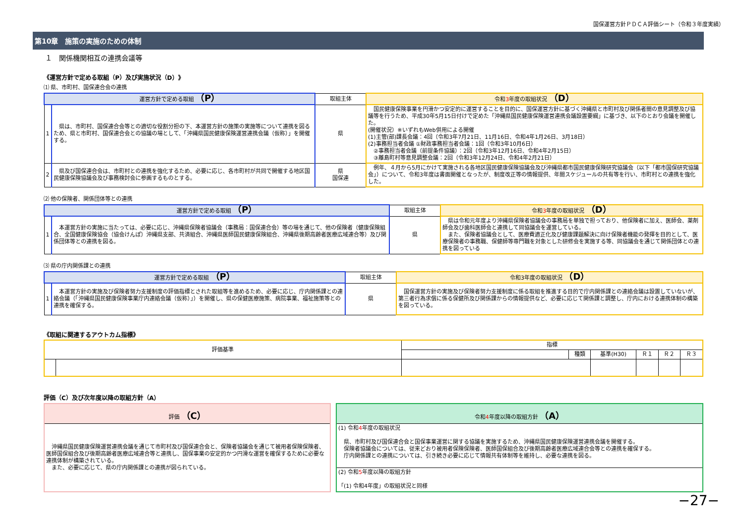国保運営方針ＰＤＣＡ評価シート（令和３年度実績）
第10章　施策の実施のための体制
１　関係機関相互の連携会議等
《運営方針で定める取組（P）及び実施状況（D）》
⑴ 県、市町村、国保連合会の連携
| 運営方針で定める取組 （P） | | 取組主体 | 令和 3 年度の取組状況 （D） |
| --- | --- | --- | --- |
| 1 | 県は、市町村、国保連合会等との適切な役割分担の下、本運営方針の施策の実施等について連携を図るため、県と市町村、国保連合会との協議の場として、「沖縄県国民健康保険運営連携会議（仮称）」を開催する。 | 県 | 国民健康保険事業を円滑かつ安定的に運営することを目的に、国保運営方針に基づく沖縄県と市町村及び関係者間の意見調整及び協議等を行うため、平成30年5月15日付けで定めた「沖縄県国民健康保険運営連携会議設置要綱」に基づき、以下のとおり会議を開催した。 (開催状況）※いずれもWeb併用による開催 (1)主管(部)課長会議：4回（令和3年7月21日、11月16日、令和4年1月26日、3月18日） (2)事務担当者会議 ①財政事務担当者会議：1回（令和3年10月6日） ②事務担当者会議（前提条件協議）：2回（令和3年12月16日、令和4年2月15日） ③離島町村等意見調整会議：2回（令和3年12月24日、令和4年2月21日） |
| 2 | 県及び国保連合会は、市町村との連携を強化するため、必要に応じ、各市町村が共同で開催する地区国民健康保険協議会及び事務検討会に参画するものとする。 | 県 国保連 | 例年、４月から5月にかけて実施される各地区国民健康保険協議会及び沖縄県都市国民健康保険研究協議会（以下「都市国保研究協議会」）について、令和3年度は書面開催となったが、制度改正等の情報提供、年間スケジュールの共有等を行い、市町村との連携を強化した。 |
⑵ 他の保険者、関係団体等との連携
| 運営方針で定める取組 （P） | | 取組主体 | 令和 3 年度の取組状況 （D） |
| --- | --- | --- | --- |
| 1 | 本運営方針の実施に当たっては、必要に応じ、沖縄県保険者協議会（事務局：国保連合会）等の場を通じて、他の保険者（健康保険組合、全国健康保険協会（協会けんぽ）沖縄県支部、共済組合、沖縄県医師国民健康保険組合、沖縄県後期高齢者医療広域連合等）及び関係団体等との連携を図る。 | 県 | 県は令和元年度より沖縄県保険者協議会の事務局を単独で担っており、他保険者に加え、医師会、薬剤師会及び歯科医師会と連携して同協議会を運営している。 また、保険者協議会として、医療費適正化及び健康課題解決に向け保険者機能の発揮を目的として、医療保険者の事務職、保健師等専門職を対象とした研修会を実施する等、同協議会を通じて関係団体との連携を図っている |
⑶ 県の庁内関係課との連携
| 運営方針で定める取組 （P） | | 取組主体 | 令和3年度の取組状況 （D） |
| --- | --- | --- | --- |
| 1 | 本運営方針の実施及び保険者努力支援制度の評価指標とされた取組等を進めるため、必要に応じ、庁内関係課との連絡会議（「沖縄県国民健康保険事業庁内連絡会議（仮称）」）を開催し、県の保健医療施策、病院事業、福祉施策等との連携を確保する。 | 県 | 国保運営方針の実施及び保険者努力支援制度に係る取組を推進する目的で庁内関係課との連絡会議は設置していないが、第三者行為求償に係る保健所及び関係課からの情報提供など、必要に応じて関係課と調整し、庁内における連携体制の構築を図っている。 |
《取組に関連するアウトカム指標》
| 評価基準 | | 指標 | | | | | |
| --- | --- | --- | --- | --- | --- | --- | --- |
| | | | 種類 | 基準(H30) | Ｒ１ | Ｒ２ | Ｒ３ |
評価（C）及び次年度以降の取組方針（A）
評価 （C）
　沖縄県国民健康保険運営連携会議を通じて市町村及び国保連合会と、保険者協議会を通じて被用者保険保険者、医師国保組合及び後期高齢者医療広域連合等と連携し、国保事業の安定的かつ円滑な運営を確保するために必要な連携体制が構築されている。
　また、必要に応じて、県の庁内関係課との連携が図られている。
令和4年度以降の取組方針 （A）
(1) 令和4年度の取組状況
　県、市町村及び国保連合会と国保事業運営に関する協議を実施するため、沖縄県国民健康保険運営連携会議を開催する。
　保険者協議会については、従来どおり被用者保険保険者、医師国保組合及び後期高齢者医療広域連合会等との連携を確保する。
　庁内関係課との連携については、引き続き必要に応じて情報共有体制等を維持し、必要な連携を図る。
(2) 令和5年度以降の取組方針
「(1) 令和4年度」の取組状況と同様
−27−